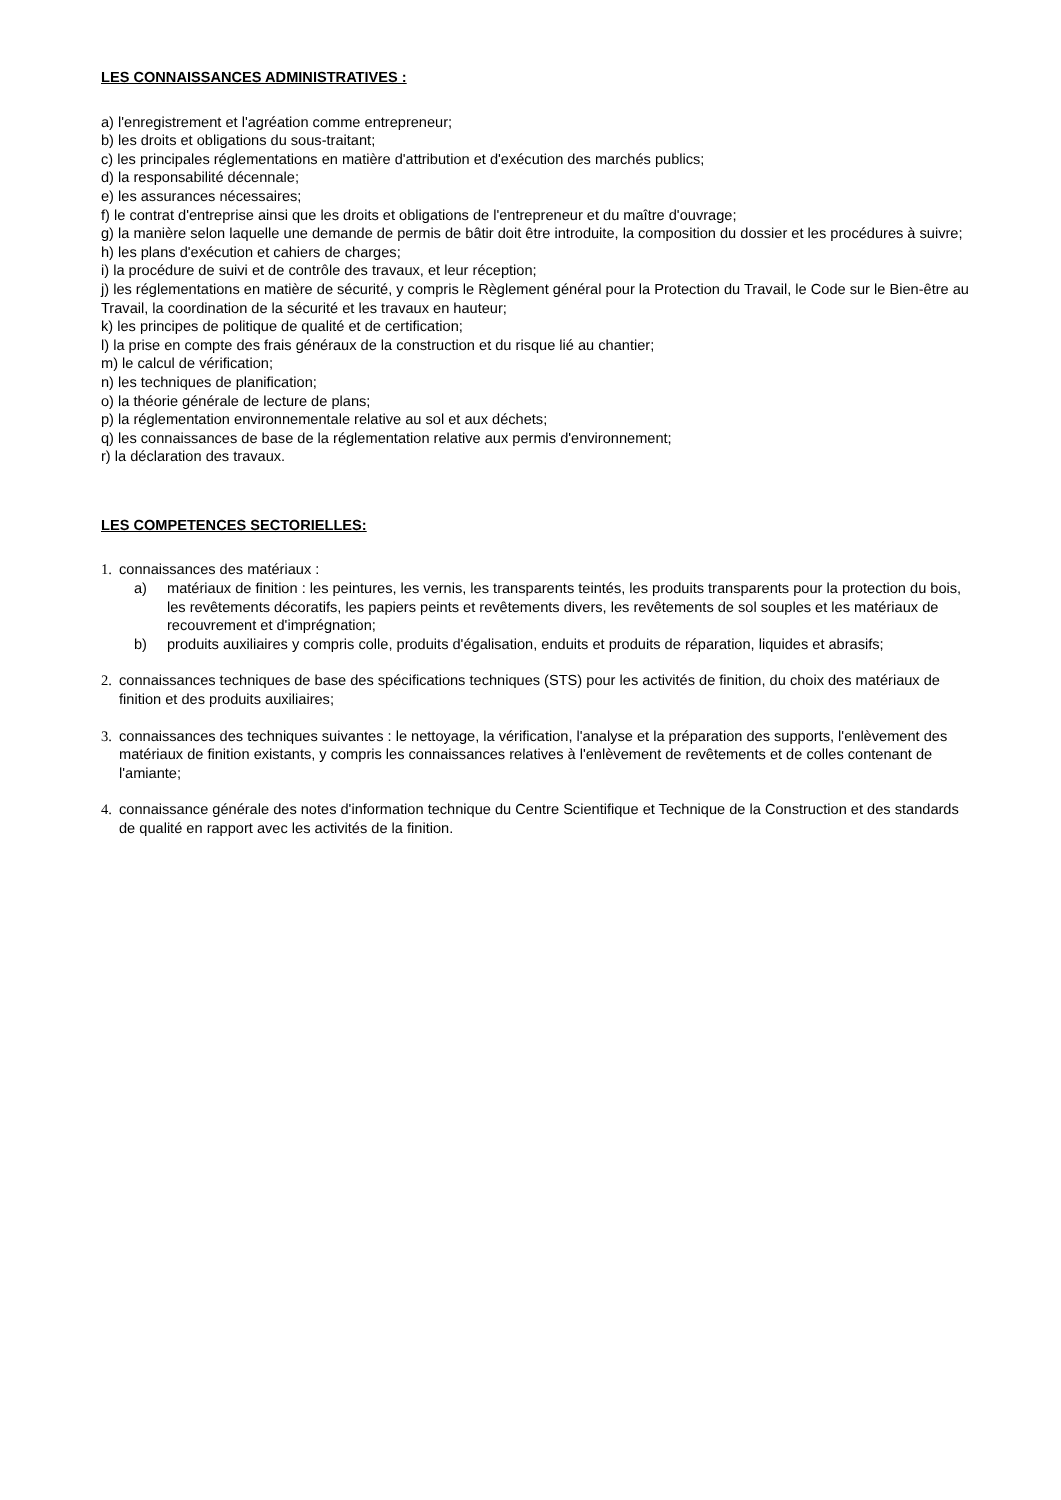LES CONNAISSANCES ADMINISTRATIVES :
a) l'enregistrement et l'agréation comme entrepreneur;
b) les droits et obligations du sous-traitant;
c) les principales réglementations en matière d'attribution et d'exécution des marchés publics;
d) la responsabilité décennale;
e) les assurances nécessaires;
f) le contrat d'entreprise ainsi que les droits et obligations de l'entrepreneur et du maître d'ouvrage;
g) la manière selon laquelle une demande de permis de bâtir doit être introduite, la composition du dossier et les procédures à suivre;
h) les plans d'exécution et cahiers de charges;
i) la procédure de suivi et de contrôle des travaux, et leur réception;
j) les réglementations en matière de sécurité, y compris le Règlement général pour la Protection du Travail, le Code sur le Bien-être au Travail, la coordination de la sécurité et les travaux en hauteur;
k) les principes de politique de qualité et de certification;
l) la prise en compte des frais généraux de la construction et du risque lié au chantier;
m) le calcul de vérification;
n) les techniques de planification;
o) la théorie générale de lecture de plans;
p) la réglementation environnementale relative au sol et aux déchets;
q) les connaissances de base de la réglementation relative aux permis d'environnement;
r) la déclaration des travaux.
LES COMPETENCES SECTORIELLES:
1. connaissances des matériaux :
a) matériaux de finition : les peintures, les vernis, les transparents teintés, les produits transparents pour la protection du bois, les revêtements décoratifs, les papiers peints et revêtements divers, les revêtements de sol souples et les matériaux de recouvrement et d'imprégnation;
b) produits auxiliaires y compris colle, produits d'égalisation, enduits et produits de réparation, liquides et abrasifs;
2. connaissances techniques de base des spécifications techniques (STS) pour les activités de finition, du choix des matériaux de finition et des produits auxiliaires;
3. connaissances des techniques suivantes : le nettoyage, la vérification, l'analyse et la préparation des supports, l'enlèvement des matériaux de finition existants, y compris les connaissances relatives à l'enlèvement de revêtements et de colles contenant de l'amiante;
4. connaissance générale des notes d'information technique du Centre Scientifique et Technique de la Construction et des standards de qualité en rapport avec les activités de la finition.